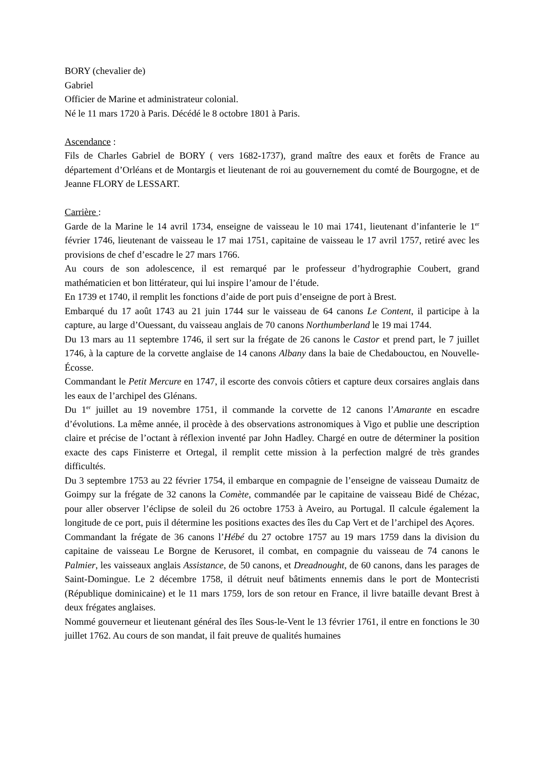BORY (chevalier de)
Gabriel
Officier de Marine et administrateur colonial.
Né le 11 mars 1720 à Paris. Décédé le 8 octobre 1801 à Paris.
Ascendance :
Fils de Charles Gabriel de BORY ( vers 1682-1737), grand maître des eaux et forêts de France au département d’Orléans et de Montargis et lieutenant de roi au gouvernement du comté de Bourgogne, et de Jeanne FLORY de LESSART.
Carrière :
Garde de la Marine le 14 avril 1734, enseigne de vaisseau le 10 mai 1741, lieutenant d’infanterie le 1<sup>er</sup> février 1746, lieutenant de vaisseau le 17 mai 1751, capitaine de vaisseau le 17 avril 1757, retiré avec les provisions de chef d’escadre le 27 mars 1766.
Au cours de son adolescence, il est remarqué par le professeur d’hydrographie Coubert, grand mathématicien et bon littérateur, qui lui inspire l’amour de l’étude.
En 1739 et 1740, il remplit les fonctions d’aide de port puis d’enseigne de port à Brest.
Embarqué du 17 août 1743 au 21 juin 1744 sur le vaisseau de 64 canons Le Content, il participe à la capture, au large d’Ouessant, du vaisseau anglais de 70 canons Northumberland le 19 mai 1744.
Du 13 mars au 11 septembre 1746, il sert sur la frégate de 26 canons le Castor et prend part, le 7 juillet 1746, à la capture de la corvette anglaise de 14 canons Albany dans la baie de Chedabouctou, en Nouvelle-Écosse.
Commandant le Petit Mercure en 1747, il escorte des convois côtiers et capture deux corsaires anglais dans les eaux de l’archipel des Glénans.
Du 1<sup>er</sup> juillet au 19 novembre 1751, il commande la corvette de 12 canons l’Amarante en escadre d’évolutions. La même année, il procède à des observations astronomiques à Vigo et publie une description claire et précise de l’octant à réflexion inventé par John Hadley. Chargé en outre de déterminer la position exacte des caps Finisterre et Ortegal, il remplit cette mission à la perfection malgré de très grandes difficultés.
Du 3 septembre 1753 au 22 février 1754, il embarque en compagnie de l’enseigne de vaisseau Dumaitz de Goimpy sur la frégate de 32 canons la Comète, commandée par le capitaine de vaisseau Bidé de Chézac, pour aller observer l’éclipse de soleil du 26 octobre 1753 à Aveiro, au Portugal. Il calcule également la longitude de ce port, puis il détermine les positions exactes des îles du Cap Vert et de l’archipel des Açores.
Commandant la frégate de 36 canons l’Hébé du 27 octobre 1757 au 19 mars 1759 dans la division du capitaine de vaisseau Le Borgne de Kerusoret, il combat, en compagnie du vaisseau de 74 canons le Palmier, les vaisseaux anglais Assistance, de 50 canons, et Dreadnought, de 60 canons, dans les parages de Saint-Domingue. Le 2 décembre 1758, il détruit neuf bâtiments ennemis dans le port de Montecristi (République dominicaine) et le 11 mars 1759, lors de son retour en France, il livre bataille devant Brest à deux frégates anglaises.
Nommé gouverneur et lieutenant général des îles Sous-le-Vent le 13 février 1761, il entre en fonctions le 30 juillet 1762. Au cours de son mandat, il fait preuve de qualités humaines